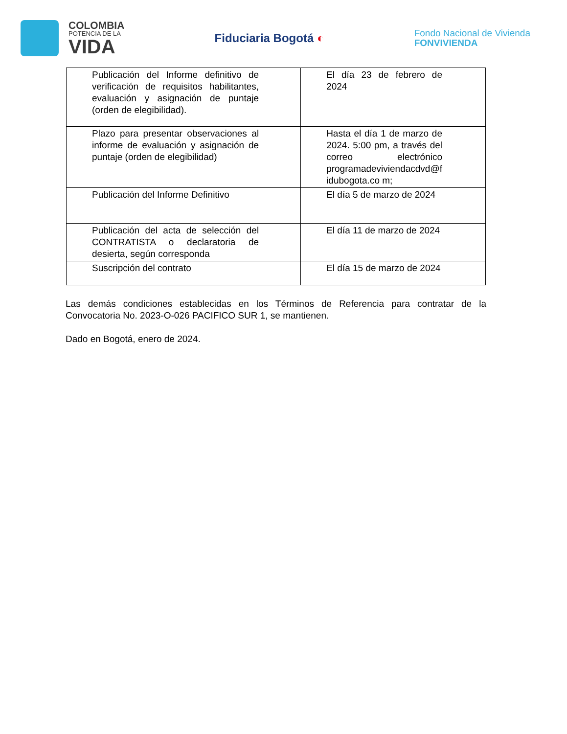COLOMBIA
POTENCIA DE LA
VIDA
Fiduciaria Bogotá ◐
Fondo Nacional de Vivienda
FONVIVIENDA
| Publicación del Informe definitivo de verificación de requisitos habilitantes, evaluación y asignación de puntaje (orden de elegibilidad). | El día 23 de febrero de 2024 |
| Plazo para presentar observaciones al informe de evaluación y asignación de puntaje (orden de elegibilidad) | Hasta el día 1 de marzo de 2024. 5:00 pm, a través del correo electrónico programadeviviendacdvd@f idubogota.co m; |
| Publicación del Informe Definitivo | El día 5 de marzo de 2024 |
| Publicación del acta de selección del CONTRATISTA o declaratoria de desierta, según corresponda | El día 11 de marzo de 2024 |
| Suscripción del contrato | El día 15 de marzo de 2024 |
Las demás condiciones establecidas en los Términos de Referencia para contratar de la Convocatoria No. 2023-O-026 PACIFICO SUR 1, se mantienen.
Dado en Bogotá, enero de 2024.